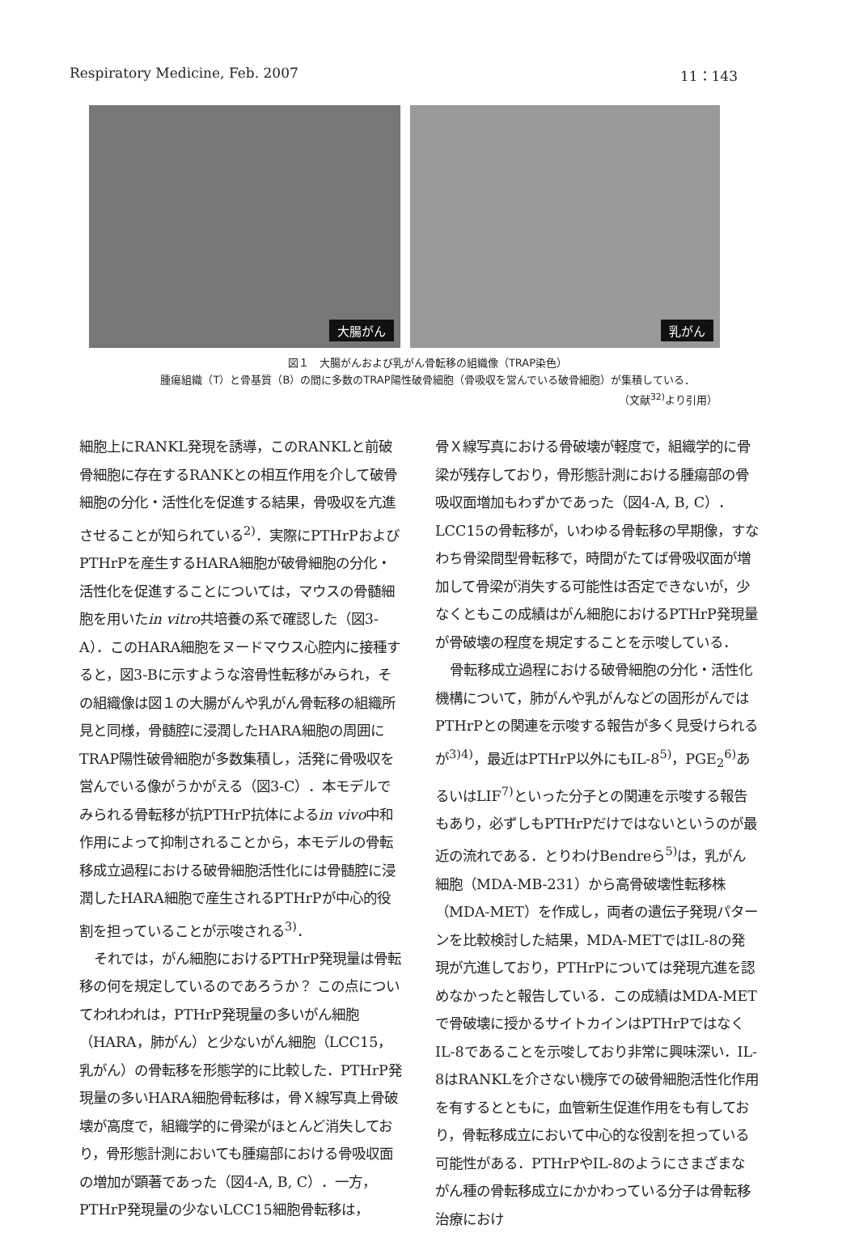Respiratory Medicine, Feb. 2007 11：143
大腸がん
乳がん
図１　大腸がんおよび乳がん骨転移の組織像（TRAP染色）
腫瘍組織（T）と骨基質（B）の間に多数のTRAP陽性破骨細胞（骨吸収を営んでいる破骨細胞）が集積している．
（文献<sup>32)</sup>より引用）
細胞上にRANKL発現を誘導，このRANKLと前破骨細胞に存在するRANKとの相互作用を介して破骨細胞の分化・活性化を促進する結果，骨吸収を亢進させることが知られている<sup>2)</sup>．実際にPTHrPおよびPTHrPを産生するHARA細胞が破骨細胞の分化・活性化を促進することについては，マウスの骨髄細胞を用いたin vitro共培養の系で確認した（図3-A）．このHARA細胞をヌードマウス心腔内に接種すると，図3-Bに示すような溶骨性転移がみられ，その組織像は図１の大腸がんや乳がん骨転移の組織所見と同様，骨髄腔に浸潤したHARA細胞の周囲にTRAP陽性破骨細胞が多数集積し，活発に骨吸収を営んでいる像がうかがえる（図3-C）．本モデルでみられる骨転移が抗PTHrP抗体によるin vivo中和作用によって抑制されることから，本モデルの骨転移成立過程における破骨細胞活性化には骨髄腔に浸潤したHARA細胞で産生されるPTHrPが中心的役割を担っていることが示唆される<sup>3)</sup>．
それでは，がん細胞におけるPTHrP発現量は骨転移の何を規定しているのであろうか？ この点についてわれわれは，PTHrP発現量の多いがん細胞（HARA，肺がん）と少ないがん細胞（LCC15，乳がん）の骨転移を形態学的に比較した．PTHrP発現量の多いHARA細胞骨転移は，骨Ｘ線写真上骨破壊が高度で，組織学的に骨梁がほとんど消失しており，骨形態計測においても腫瘍部における骨吸収面の増加が顕著であった（図4-A, B, C）．一方，PTHrP発現量の少ないLCC15細胞骨転移は，
骨Ｘ線写真における骨破壊が軽度で，組織学的に骨梁が残存しており，骨形態計測における腫瘍部の骨吸収面増加もわずかであった（図4-A, B, C）．LCC15の骨転移が，いわゆる骨転移の早期像，すなわち骨梁間型骨転移で，時間がたてば骨吸収面が増加して骨梁が消失する可能性は否定できないが，少なくともこの成績はがん細胞におけるPTHrP発現量が骨破壊の程度を規定することを示唆している．
骨転移成立過程における破骨細胞の分化・活性化機構について，肺がんや乳がんなどの固形がんではPTHrPとの関連を示唆する報告が多く見受けられるが<sup>3)4)</sup>，最近はPTHrP以外にもIL-8<sup>5)</sup>，PGE<sub>2</sub><sup>6)</sup>あるいはLIF<sup>7)</sup>といった分子との関連を示唆する報告もあり，必ずしもPTHrPだけではないというのが最近の流れである．とりわけBendreら<sup>5)</sup>は，乳がん細胞（MDA-MB-231）から高骨破壊性転移株（MDA-MET）を作成し，両者の遺伝子発現パターンを比較検討した結果，MDA-METではIL-8の発現が亢進しており，PTHrPについては発現亢進を認めなかったと報告している．この成績はMDA-METで骨破壊に授かるサイトカインはPTHrPではなくIL-8であることを示唆しており非常に興味深い．IL-8はRANKLを介さない機序での破骨細胞活性化作用を有するとともに，血管新生促進作用をも有しており，骨転移成立において中心的な役割を担っている可能性がある．PTHrPやIL-8のようにさまざまながん種の骨転移成立にかかわっている分子は骨転移治療におけ